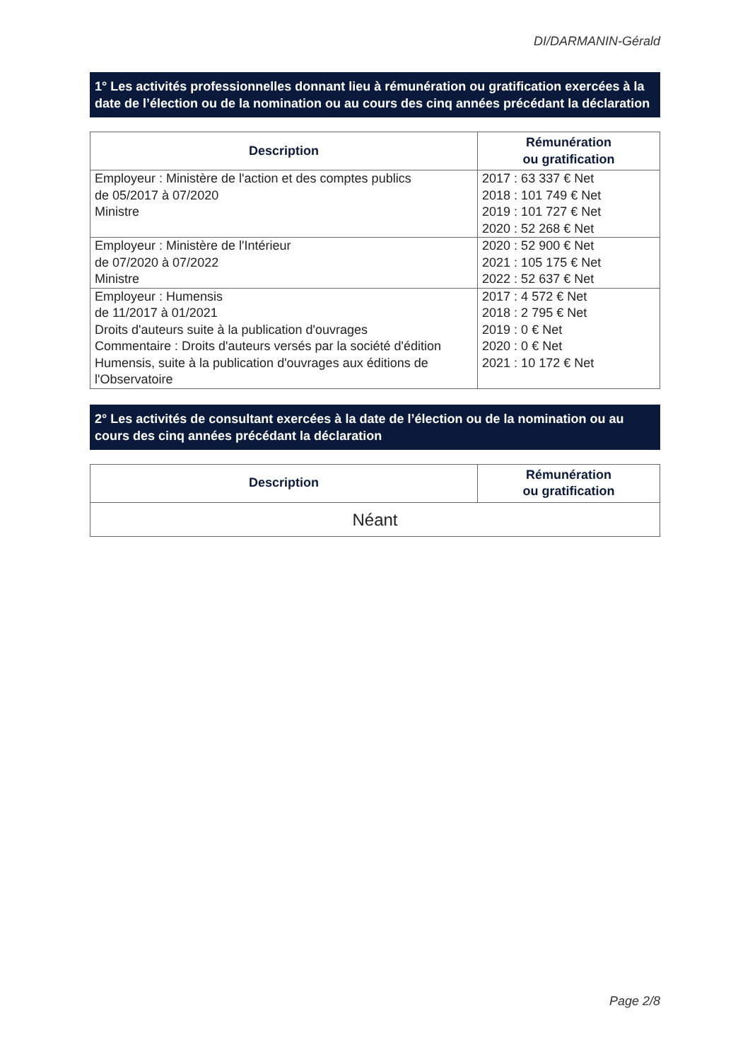DI/DARMANIN-Gérald
1° Les activités professionnelles donnant lieu à rémunération ou gratification exercées à la date de l’élection ou de la nomination ou au cours des cinq années précédant la déclaration
| Description | Rémunération ou gratification |
| --- | --- |
| Employeur : Ministère de l'action et des comptes publics de 05/2017 à 07/2020 Ministre | 2017 : 63 337 € Net 2018 : 101 749 € Net 2019 : 101 727 € Net 2020 : 52 268 € Net |
| Employeur : Ministère de l'Intérieur de 07/2020 à 07/2022 Ministre | 2020 : 52 900 € Net 2021 : 105 175 € Net 2022 : 52 637 € Net |
| Employeur : Humensis de 11/2017 à 01/2021 Droits d'auteurs suite à la publication d'ouvrages Commentaire : Droits d'auteurs versés par la société d'édition Humensis, suite à la publication d'ouvrages aux éditions de l'Observatoire | 2017 : 4 572 € Net 2018 : 2 795 € Net 2019 : 0 € Net 2020 : 0 € Net 2021 : 10 172 € Net |
2° Les activités de consultant exercées à la date de l’élection ou de la nomination ou au cours des cinq années précédant la déclaration
| Description | Rémunération ou gratification |
| --- | --- |
| Néant | |
Page 2/8